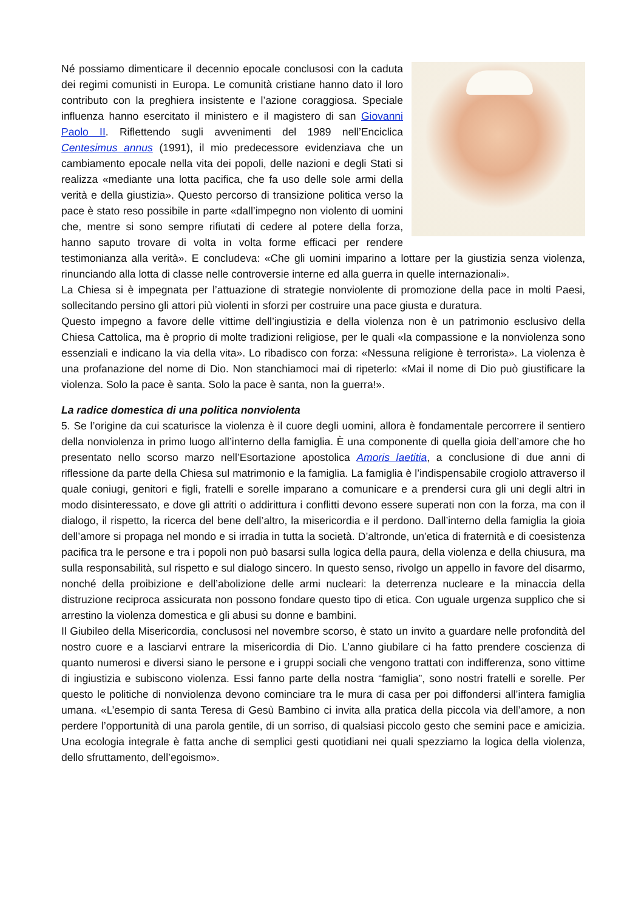Né possiamo dimenticare il decennio epocale conclusosi con la caduta dei regimi comunisti in Europa. Le comunità cristiane hanno dato il loro contributo con la preghiera insistente e l’azione coraggiosa. Speciale influenza hanno esercitato il ministero e il magistero di san Giovanni Paolo II. Riflettendo sugli avvenimenti del 1989 nell’Enciclica Centesimus annus (1991), il mio predecessore evidenziava che un cambiamento epocale nella vita dei popoli, delle nazioni e degli Stati si realizza «mediante una lotta pacifica, che fa uso delle sole armi della verità e della giustizia». Questo percorso di transizione politica verso la pace è stato reso possibile in parte «dall’impegno non violento di uomini che, mentre si sono sempre rifiutati di cedere al potere della forza, hanno saputo trovare di volta in volta forme efficaci per rendere testimonianza alla verità». E concludeva: «Che gli uomini imparino a lottare per la giustizia senza violenza, rinunciando alla lotta di classe nelle controversie interne ed alla guerra in quelle internazionali».
La Chiesa si è impegnata per l’attuazione di strategie nonviolente di promozione della pace in molti Paesi, sollecitando persino gli attori più violenti in sforzi per costruire una pace giusta e duratura.
Questo impegno a favore delle vittime dell’ingiustizia e della violenza non è un patrimonio esclusivo della Chiesa Cattolica, ma è proprio di molte tradizioni religiose, per le quali «la compassione e la nonviolenza sono essenziali e indicano la via della vita». Lo ribadisco con forza: «Nessuna religione è terrorista». La violenza è una profanazione del nome di Dio. Non stanchiamoci mai di ripeterlo: «Mai il nome di Dio può giustificare la violenza. Solo la pace è santa. Solo la pace è santa, non la guerra!».
La radice domestica di una politica nonviolenta
5. Se l’origine da cui scaturisce la violenza è il cuore degli uomini, allora è fondamentale percorrere il sentiero della nonviolenza in primo luogo all’interno della famiglia. È una componente di quella gioia dell’amore che ho presentato nello scorso marzo nell’Esortazione apostolica Amoris laetitia, a conclusione di due anni di riflessione da parte della Chiesa sul matrimonio e la famiglia. La famiglia è l’indispensabile crogiolo attraverso il quale coniugi, genitori e figli, fratelli e sorelle imparano a comunicare e a prendersi cura gli uni degli altri in modo disinteressato, e dove gli attriti o addirittura i conflitti devono essere superati non con la forza, ma con il dialogo, il rispetto, la ricerca del bene dell’altro, la misericordia e il perdono. Dall’interno della famiglia la gioia dell’amore si propaga nel mondo e si irradia in tutta la società. D’altronde, un’etica di fraternità e di coesistenza pacifica tra le persone e tra i popoli non può basarsi sulla logica della paura, della violenza e della chiusura, ma sulla responsabilità, sul rispetto e sul dialogo sincero. In questo senso, rivolgo un appello in favore del disarmo, nonché della proibizione e dell’abolizione delle armi nucleari: la deterrenza nucleare e la minaccia della distruzione reciproca assicurata non possono fondare questo tipo di etica. Con uguale urgenza supplico che si arrestino la violenza domestica e gli abusi su donne e bambini.
Il Giubileo della Misericordia, conclusosi nel novembre scorso, è stato un invito a guardare nelle profondità del nostro cuore e a lasciarvi entrare la misericordia di Dio. L’anno giubilare ci ha fatto prendere coscienza di quanto numerosi e diversi siano le persone e i gruppi sociali che vengono trattati con indifferenza, sono vittime di ingiustizia e subiscono violenza. Essi fanno parte della nostra “famiglia”, sono nostri fratelli e sorelle. Per questo le politiche di nonviolenza devono cominciare tra le mura di casa per poi diffondersi all’intera famiglia umana. «L’esempio di santa Teresa di Gesù Bambino ci invita alla pratica della piccola via dell’amore, a non perdere l’opportunità di una parola gentile, di un sorriso, di qualsiasi piccolo gesto che semini pace e amicizia. Una ecologia integrale è fatta anche di semplici gesti quotidiani nei quali spezziamo la logica della violenza, dello sfruttamento, dell’egoismo».